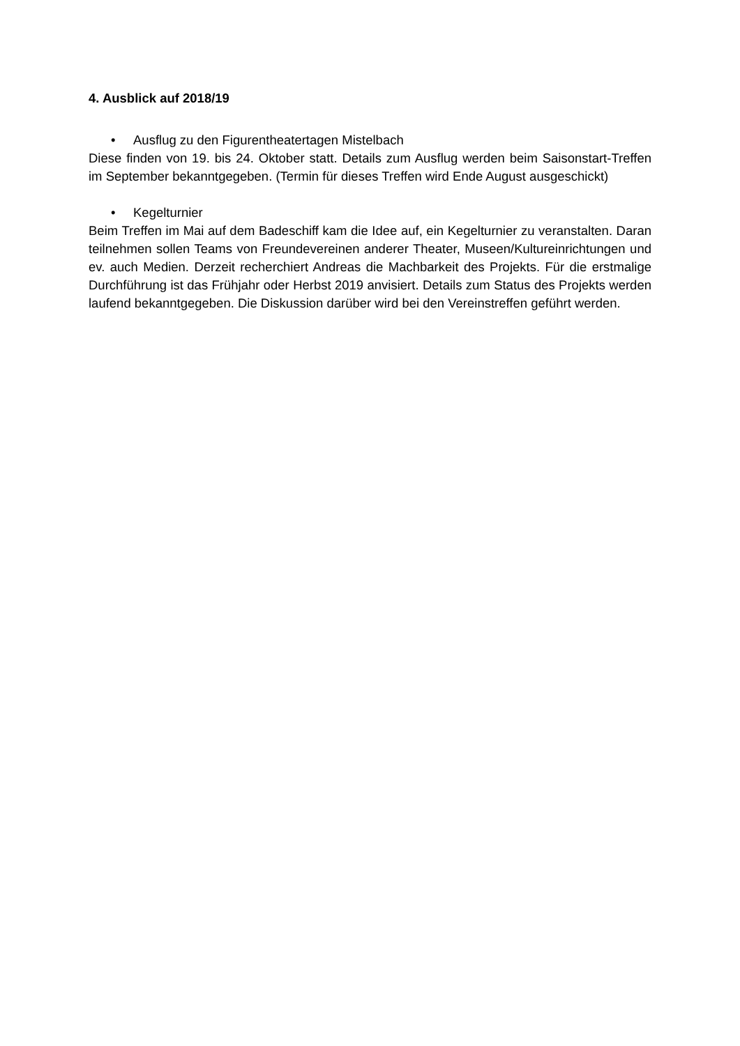4. Ausblick auf 2018/19
• Ausflug zu den Figurentheatertagen Mistelbach
Diese finden von 19. bis 24. Oktober statt. Details zum Ausflug werden beim Saisonstart-Treffen im September bekanntgegeben. (Termin für dieses Treffen wird Ende August ausgeschickt)
• Kegelturnier
Beim Treffen im Mai auf dem Badeschiff kam die Idee auf, ein Kegelturnier zu veranstalten. Daran teilnehmen sollen Teams von Freundevereinen anderer Theater, Museen/Kultureinrichtungen und ev. auch Medien. Derzeit recherchiert Andreas die Machbarkeit des Projekts. Für die erstmalige Durchführung ist das Frühjahr oder Herbst 2019 anvisiert. Details zum Status des Projekts werden laufend bekanntgegeben. Die Diskussion darüber wird bei den Vereinstreffen geführt werden.